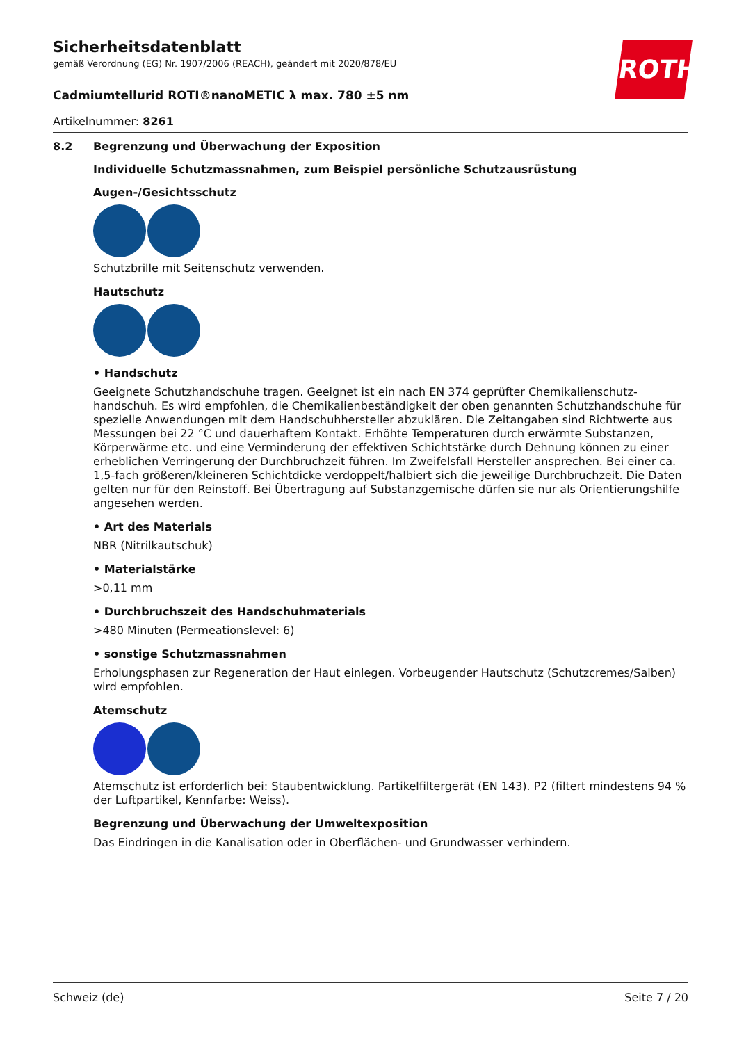ROTH
Sicherheitsdatenblatt
gemäß Verordnung (EG) Nr. 1907/2006 (REACH), geändert mit 2020/878/EU
Cadmiumtellurid ROTI®nanoMETIC λ max. 780 ±5 nm
Artikelnummer: 8261
8.2 Begrenzung und Überwachung der Exposition
Individuelle Schutzmassnahmen, zum Beispiel persönliche Schutzausrüstung
Augen-/Gesichtsschutz
Schutzbrille mit Seitenschutz verwenden.
Hautschutz
• Handschutz
Geeignete Schutzhandschuhe tragen. Geeignet ist ein nach EN 374 geprüfter Chemikalienschutz­handschuh. Es wird empfohlen, die Chemikalienbeständigkeit der oben genannten Schutzhandschu­he für spezielle Anwendungen mit dem Handschuhhersteller abzuklären. Die Zeitangaben sind Richt­werte aus Messungen bei 22 °C und dauerhaftem Kontakt. Erhöhte Temperaturen durch erwärmte Substanzen, Körperwärme etc. und eine Verminderung der effektiven Schichtstärke durch Dehnung können zu einer erheblichen Verringerung der Durchbruchzeit führen. Im Zweifelsfall Hersteller an­sprechen. Bei einer ca. 1,5-fach größeren/kleineren Schichtdicke verdoppelt/halbiert sich die jeweili­ge Durchbruchzeit. Die Daten gelten nur für den Reinstoff. Bei Übertragung auf Substanzgemische dürfen sie nur als Orientierungshilfe angesehen werden.
• Art des Materials
NBR (Nitrilkautschuk)
• Materialstärke
>0,11 mm
• Durchbruchszeit des Handschuhmaterials
>480 Minuten (Permeationslevel: 6)
• sonstige Schutzmassnahmen
Erholungsphasen zur Regeneration der Haut einlegen. Vorbeugender Hautschutz (Schutzcremes/Sal­ben) wird empfohlen.
Atemschutz
Atemschutz ist erforderlich bei: Staubentwicklung. Partikelfiltergerät (EN 143). P2 (filtert mindestens 94 % der Luftpartikel, Kennfarbe: Weiss).
Begrenzung und Überwachung der Umweltexposition
Das Eindringen in die Kanalisation oder in Oberflächen- und Grundwasser verhindern.
Schweiz (de) Seite 7 / 20